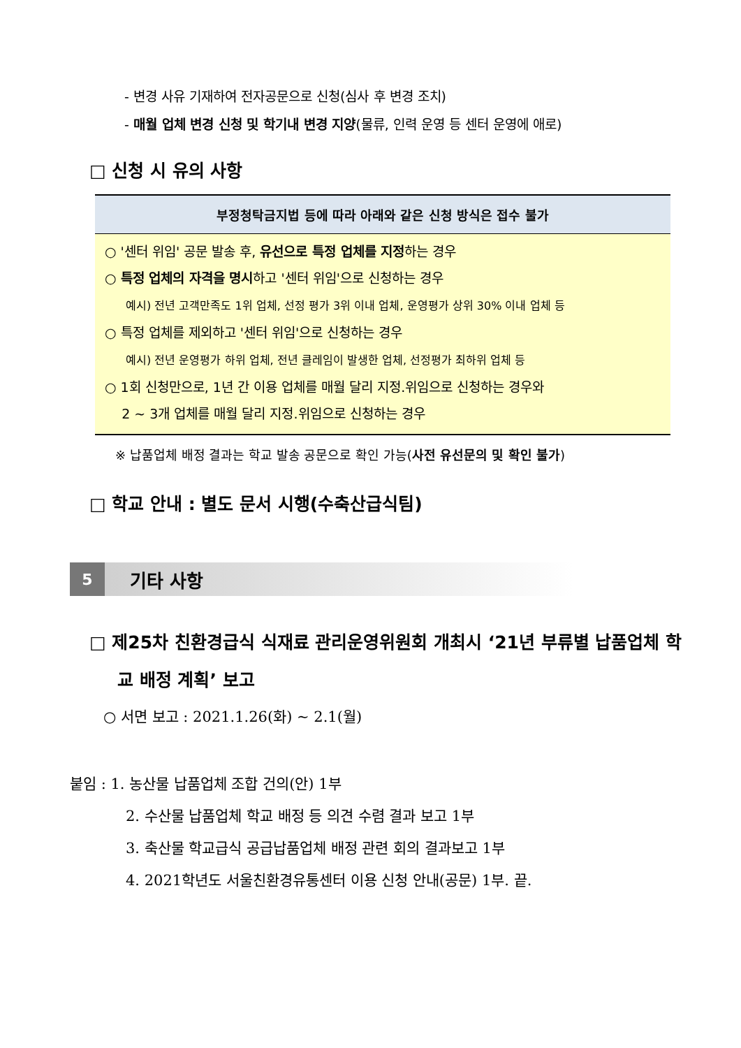- 변경 사유 기재하여 전자공문으로 신청(심사 후 변경 조치)
- 매월 업체 변경 신청 및 학기내 변경 지양(물류, 인력 운영 등 센터 운영에 애로)
□ 신청 시 유의 사항
| 부정청탁금지법 등에 따라 아래와 같은 신청 방식은 접수 불가 |
| --- |
| ○ '센터 위임' 공문 발송 후, 유선으로 특정 업체를 지정 하는 경우 ○ 특정 업체의 자격을 명시 하고 '센터 위임'으로 신청하는 경우 예시) 전년 고객만족도 1위 업체, 선정 평가 3위 이내 업체, 운영평가 상위 30% 이내 업체 등 ○ 특정 업체를 제외하고 '센터 위임'으로 신청하는 경우 예시) 전년 운영평가 하위 업체, 전년 클레임이 발생한 업체, 선정평가 최하위 업체 등 ○ 1회 신청만으로, 1년 간 이용 업체를 매월 달리 지정.위임으로 신청하는 경우와 2 ~ 3개 업체를 매월 달리 지정.위임으로 신청하는 경우 |
※ 납품업체 배정 결과는 학교 발송 공문으로 확인 가능(사전 유선문의 및 확인 불가)
□ 학교 안내 : 별도 문서 시행(수축산급식팀)
5
기타 사항
□ 제25차 친환경급식 식재료 관리운영위원회 개최시 ‘21년 부류별 납품업체 학교 배정 계획’ 보고
○ 서면 보고 : 2021.1.26(화) ~ 2.1(월)
붙임 : 1. 농산물 납품업체 조합 건의(안) 1부
2. 수산물 납품업체 학교 배정 등 의견 수렴 결과 보고 1부
3. 축산물 학교급식 공급납품업체 배정 관련 회의 결과보고 1부
4. 2021학년도 서울친환경유통센터 이용 신청 안내(공문) 1부. 끝.